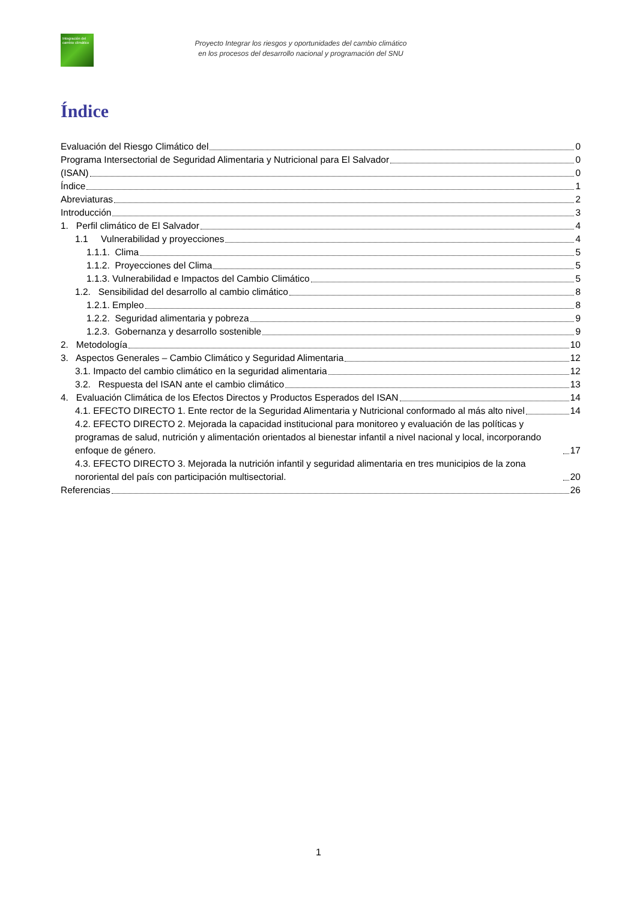Integración del cambio climático
Proyecto Integrar los riesgos y oportunidades del cambio climático
en los procesos del desarrollo nacional y programación del SNU
Índice
Evaluación del Riesgo Climático del 0
Programa Intersectorial de Seguridad Alimentaria y Nutricional para El Salvador 0
(ISAN) 0
Índice 1
Abreviaturas 2
Introducción 3
1. Perfil climático de El Salvador 4
1.1 Vulnerabilidad y proyecciones 4
1.1.1. Clima 5
1.1.2. Proyecciones del Clima 5
1.1.3. Vulnerabilidad e Impactos del Cambio Climático 5
1.2. Sensibilidad del desarrollo al cambio climático 8
1.2.1. Empleo 8
1.2.2. Seguridad alimentaria y pobreza 9
1.2.3. Gobernanza y desarrollo sostenible 9
2. Metodología 10
3. Aspectos Generales – Cambio Climático y Seguridad Alimentaria 12
3.1. Impacto del cambio climático en la seguridad alimentaria 12
3.2. Respuesta del ISAN ante el cambio climático 13
4. Evaluación Climática de los Efectos Directos y Productos Esperados del ISAN 14
4.1. EFECTO DIRECTO 1. Ente rector de la Seguridad Alimentaria y Nutricional conformado al más alto nivel 14
4.2. EFECTO DIRECTO 2. Mejorada la capacidad institucional para monitoreo y evaluación de las políticas y programas de salud, nutrición y alimentación orientados al bienestar infantil a nivel nacional y local, incorporando enfoque de género. 17
4.3. EFECTO DIRECTO 3. Mejorada la nutrición infantil y seguridad alimentaria en tres municipios de la zona nororiental del país con participación multisectorial. 20
Referencias 26
1